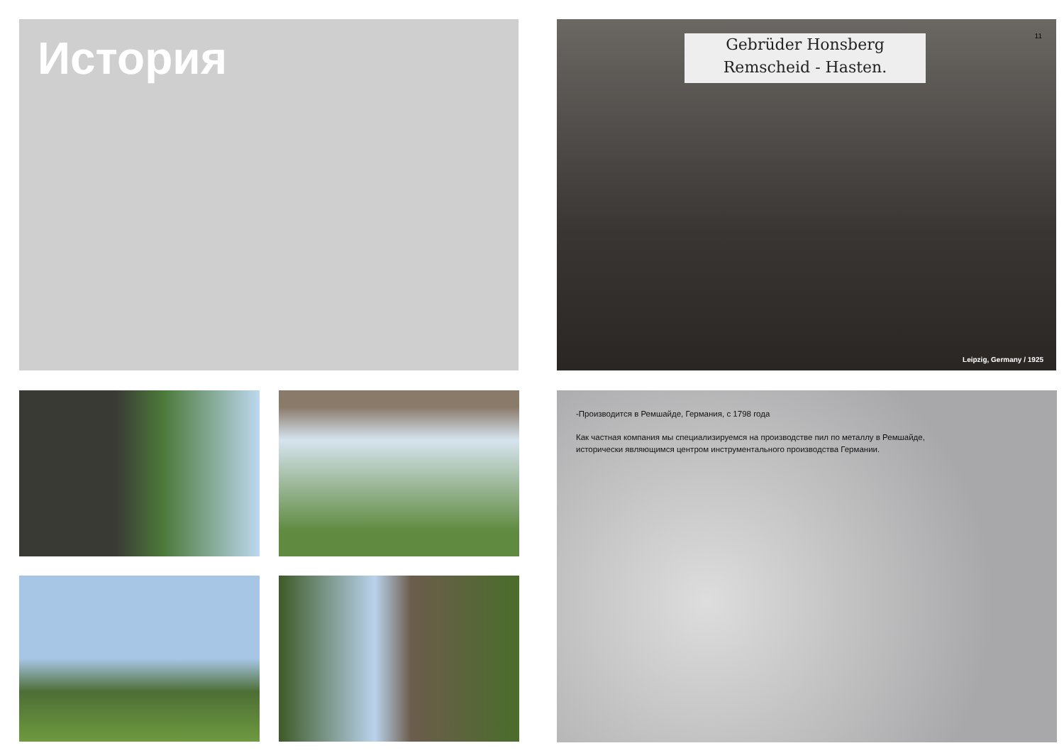История
Gebrüder Honsberg
Remscheid - Hasten.
11
Leipzig, Germany / 1925
-Производится в Ремшайде, Германия, с 1798 года
Как частная компания мы специализируемся на производстве пил по металлу в Ремшайде,
исторически являющимся центром инструментального производства Германии.